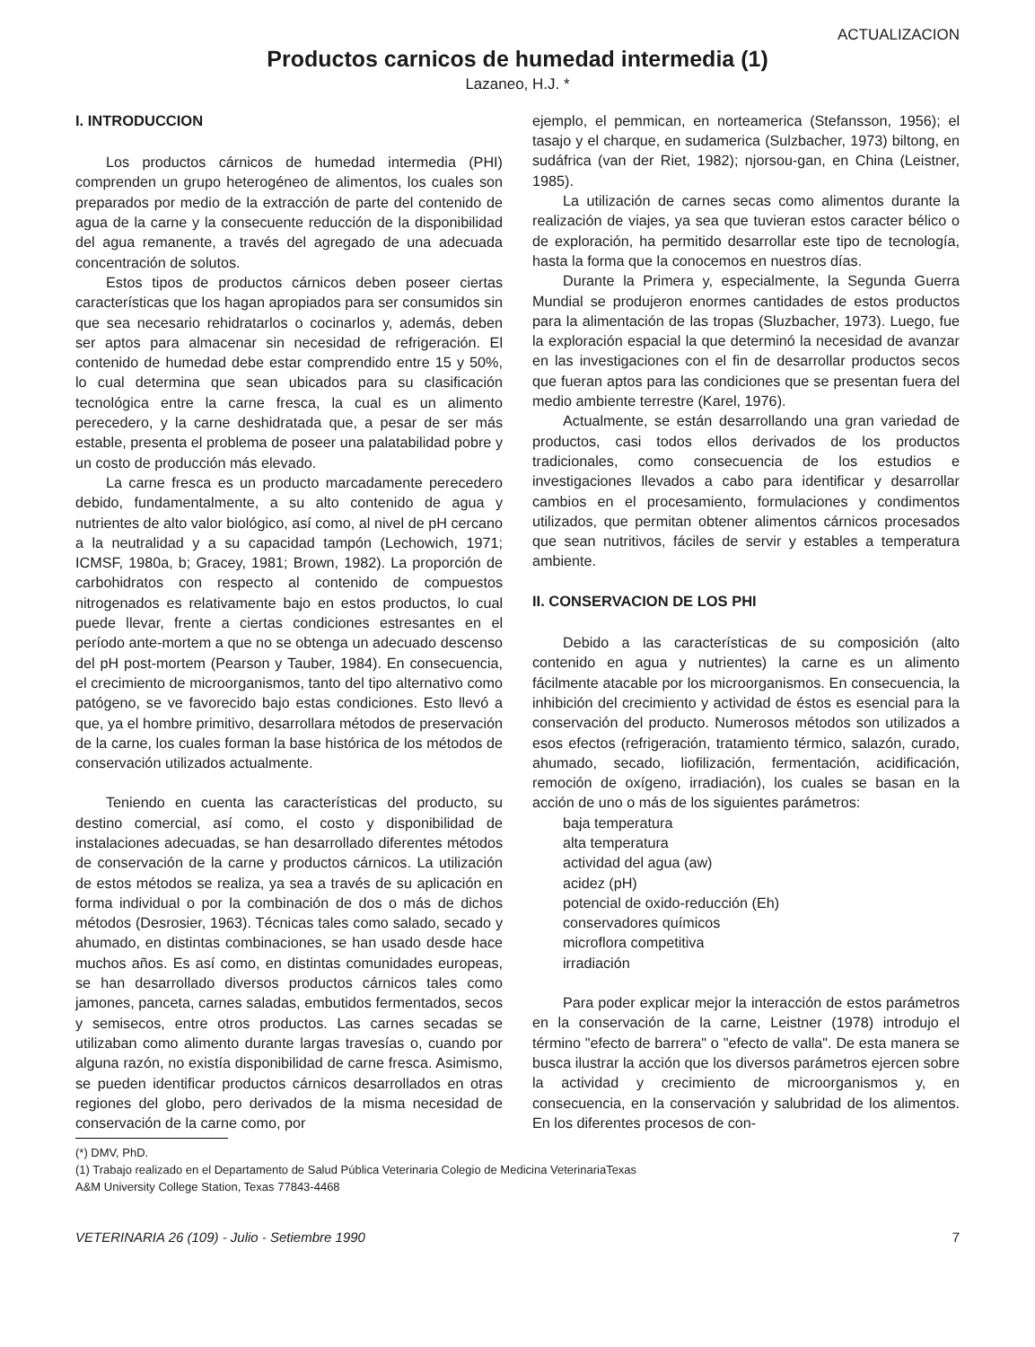ACTUALIZACION
Productos carnicos de humedad intermedia (1)
Lazaneo, H.J. *
I. INTRODUCCION
Los productos cárnicos de humedad intermedia (PHI) comprenden un grupo heterogéneo de alimentos, los cuales son preparados por medio de la extracción de parte del contenido de agua de la carne y la consecuente reducción de la disponibilidad del agua remanente, a través del agregado de una adecuada concentración de solutos.
Estos tipos de productos cárnicos deben poseer ciertas características que los hagan apropiados para ser consumidos sin que sea necesario rehidratarlos o cocinarlos y, además, deben ser aptos para almacenar sin necesidad de refrigeración. El contenido de humedad debe estar comprendido entre 15 y 50%, lo cual determina que sean ubicados para su clasificación tecnológica entre la carne fresca, la cual es un alimento perecedero, y la carne deshidratada que, a pesar de ser más estable, presenta el problema de poseer una palatabilidad pobre y un costo de producción más elevado.
La carne fresca es un producto marcadamente perecedero debido, fundamentalmente, a su alto contenido de agua y nutrientes de alto valor biológico, así como, al nivel de pH cercano a la neutralidad y a su capacidad tampón (Lechowich, 1971; ICMSF, 1980a, b; Gracey, 1981; Brown, 1982). La proporción de carbohidratos con respecto al contenido de compuestos nitrogenados es relativamente bajo en estos productos, lo cual puede llevar, frente a ciertas condiciones estresantes en el período ante-mortem a que no se obtenga un adecuado descenso del pH post-mortem (Pearson y Tauber, 1984). En consecuencia, el crecimiento de microorganismos, tanto del tipo alternativo como patógeno, se ve favorecido bajo estas condiciones. Esto llevó a que, ya el hombre primitivo, desarrollara métodos de preservación de la carne, los cuales forman la base histórica de los métodos de conservación utilizados actualmente.
Teniendo en cuenta las características del producto, su destino comercial, así como, el costo y disponibilidad de instalaciones adecuadas, se han desarrollado diferentes métodos de conservación de la carne y productos cárnicos. La utilización de estos métodos se realiza, ya sea a través de su aplicación en forma individual o por la combinación de dos o más de dichos métodos (Desrosier, 1963). Técnicas tales como salado, secado y ahumado, en distintas combinaciones, se han usado desde hace muchos años. Es así como, en distintas comunidades europeas, se han desarrollado diversos productos cárnicos tales como jamones, panceta, carnes saladas, embutidos fermentados, secos y semisecos, entre otros productos. Las carnes secadas se utilizaban como alimento durante largas travesías o, cuando por alguna razón, no existía disponibilidad de carne fresca. Asimismo, se pueden identificar productos cárnicos desarrollados en otras regiones del globo, pero derivados de la misma necesidad de conservación de la carne como, por
ejemplo, el pemmican, en norteamerica (Stefansson, 1956); el tasajo y el charque, en sudamerica (Sulzbacher, 1973) biltong, en sudáfrica (van der Riet, 1982); njorsou-gan, en China (Leistner, 1985).
La utilización de carnes secas como alimentos durante la realización de viajes, ya sea que tuvieran estos caracter bélico o de exploración, ha permitido desarrollar este tipo de tecnología, hasta la forma que la conocemos en nuestros días.
Durante la Primera y, especialmente, la Segunda Guerra Mundial se produjeron enormes cantidades de estos productos para la alimentación de las tropas (Sluzbacher, 1973). Luego, fue la exploración espacial la que determinó la necesidad de avanzar en las investigaciones con el fin de desarrollar productos secos que fueran aptos para las condiciones que se presentan fuera del medio ambiente terrestre (Karel, 1976).
Actualmente, se están desarrollando una gran variedad de productos, casi todos ellos derivados de los productos tradicionales, como consecuencia de los estudios e investigaciones llevados a cabo para identificar y desarrollar cambios en el procesamiento, formulaciones y condimentos utilizados, que permitan obtener alimentos cárnicos procesados que sean nutritivos, fáciles de servir y estables a temperatura ambiente.
II. CONSERVACION DE LOS PHI
Debido a las características de su composición (alto contenido en agua y nutrientes) la carne es un alimento fácilmente atacable por los microorganismos. En consecuencia, la inhibición del crecimiento y actividad de éstos es esencial para la conservación del producto. Numerosos métodos son utilizados a esos efectos (refrigeración, tratamiento térmico, salazón, curado, ahumado, secado, liofilización, fermentación, acidificación, remoción de oxígeno, irradiación), los cuales se basan en la acción de uno o más de los siguientes parámetros:
baja temperatura
alta temperatura
actividad del agua (aw)
acidez (pH)
potencial de oxido-reducción (Eh)
conservadores químicos
microflora competitiva
irradiación
Para poder explicar mejor la interacción de estos parámetros en la conservación de la carne, Leistner (1978) introdujo el término "efecto de barrera" o "efecto de valla". De esta manera se busca ilustrar la acción que los diversos parámetros ejercen sobre la actividad y crecimiento de microorganismos y, en consecuencia, en la conservación y salubridad de los alimentos. En los diferentes procesos de con-
(*) DMV, PhD.
(1) Trabajo realizado en el Departamento de Salud Pública Veterinaria Colegio de Medicina VeterinariaTexas
A&M University College Station, Texas 77843-4468
VETERINARIA 26 (109) - Julio - Setiembre 1990 7